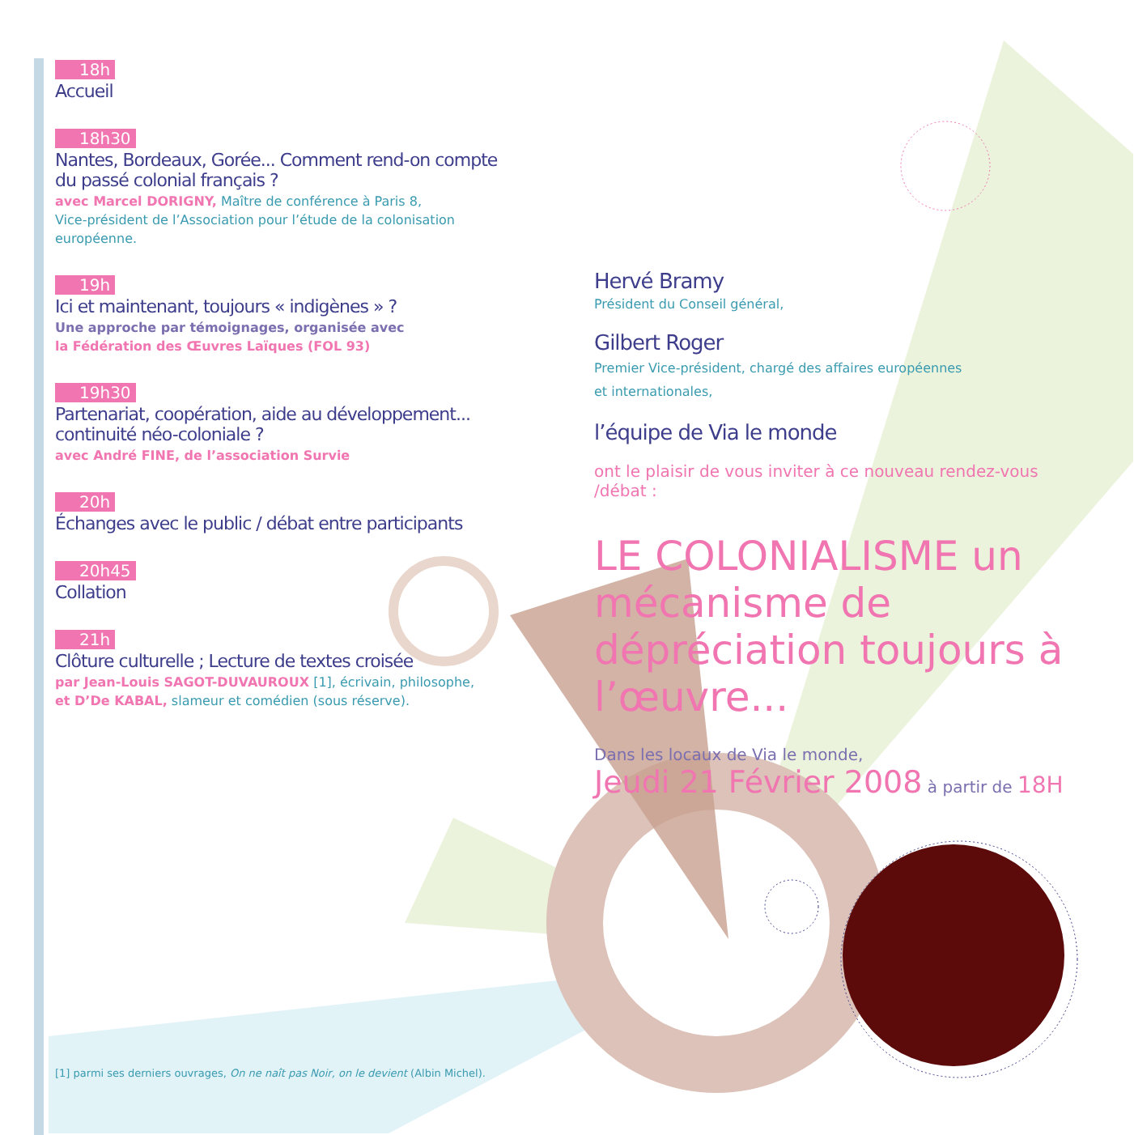18h
Accueil
18h30
Nantes, Bordeaux, Gorée... Comment rend-on compte du passé colonial français ?
avec Marcel DORIGNY, Maître de conférence à Paris 8,
Vice-président de l’Association pour l’étude de la colonisation européenne.
19h
Ici et maintenant, toujours « indigènes » ?
Une approche par témoignages, organisée avec
la Fédération des Œuvres Laïques (FOL 93)
19h30
Partenariat, coopération, aide au développement... continuité néo-coloniale ?
avec André FINE, de l’association Survie
20h
Échanges avec le public / débat entre participants
20h45
Collation
21h
Clôture culturelle ; Lecture de textes croisée
par Jean-Louis SAGOT-DUVAUROUX [1], écrivain, philosophe,
et D’De KABAL, slameur et comédien (sous réserve).
Hervé Bramy
Président du Conseil général,
Gilbert Roger
Premier Vice-président, chargé des affaires européennes
et internationales,
l’équipe de Via le monde
ont le plaisir de vous inviter à ce nouveau rendez-vous /débat :
LE COLONIALISME un mécanisme de dépréciation toujours à l’œuvre...
Dans les locaux de Via le monde,
Jeudi 21 Février 2008 à partir de 18H
[1] parmi ses derniers ouvrages, On ne naît pas Noir, on le devient (Albin Michel).